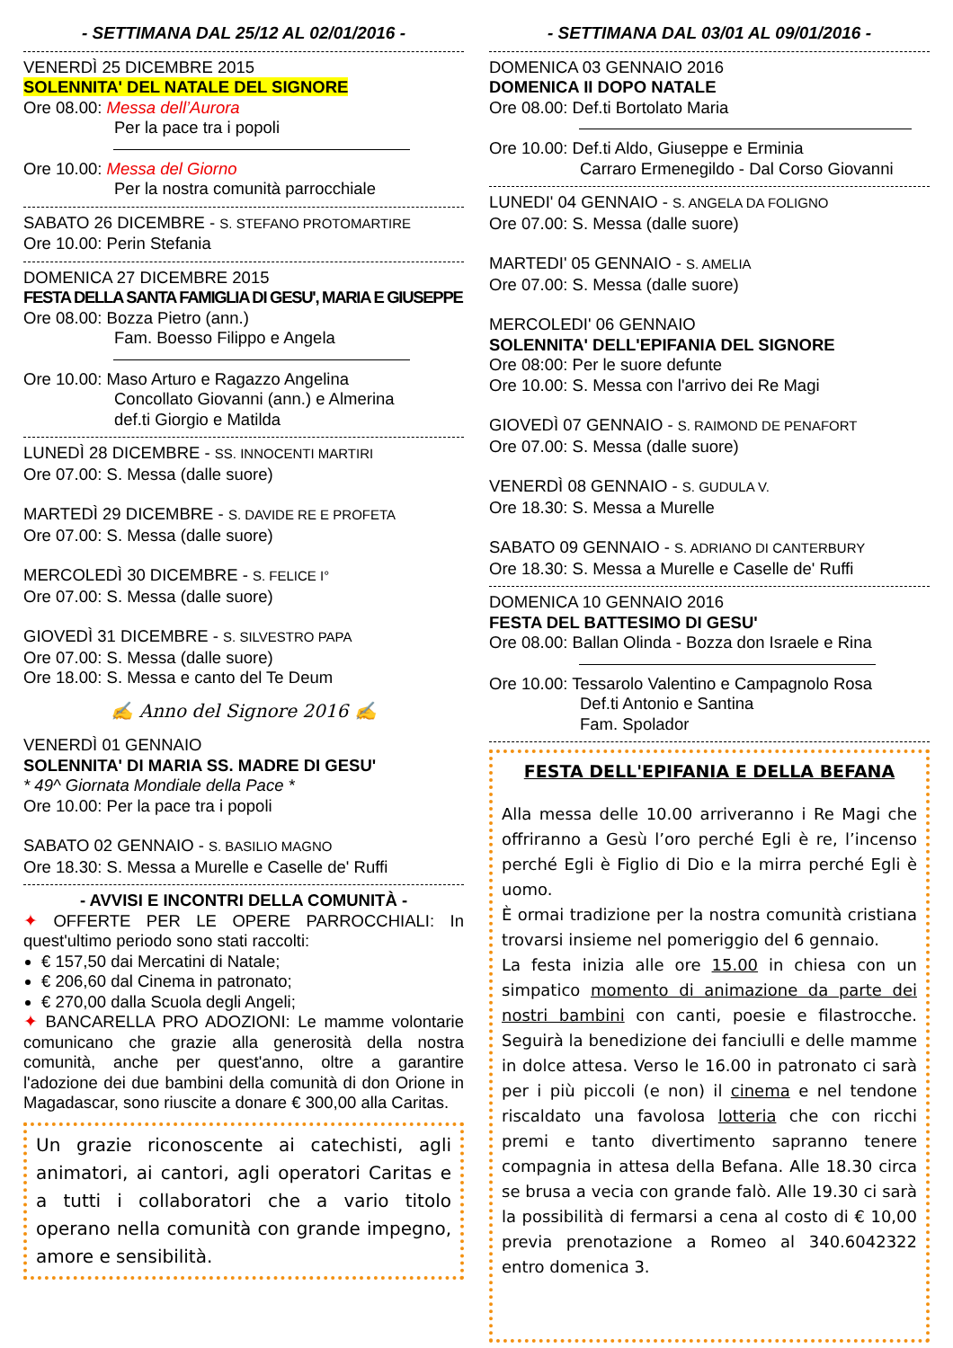- SETTIMANA DAL 25/12 AL 02/01/2016 -
VENERDÌ 25 DICEMBRE 2015
SOLENNITA' DEL NATALE DEL SIGNORE
Ore 08.00: Messa dell’Aurora
Per la pace tra i popoli
Ore 10.00: Messa del Giorno
Per la nostra comunità parrocchiale
SABATO 26 DICEMBRE - S. STEFANO PROTOMARTIRE
Ore 10.00: Perin Stefania
DOMENICA 27 DICEMBRE 2015
FESTA DELLA SANTA FAMIGLIA DI GESU', MARIA E GIUSEPPE
Ore 08.00: Bozza Pietro (ann.)
Fam. Boesso Filippo e Angela
Ore 10.00: Maso Arturo e Ragazzo Angelina
Concollato Giovanni (ann.) e Almerina
def.ti Giorgio e Matilda
LUNEDÌ 28 DICEMBRE - SS. INNOCENTI MARTIRI
Ore 07.00: S. Messa (dalle suore)
MARTEDÌ 29 DICEMBRE - S. DAVIDE RE E PROFETA
Ore 07.00: S. Messa (dalle suore)
MERCOLEDÌ 30 DICEMBRE - S. FELICE I°
Ore 07.00: S. Messa (dalle suore)
GIOVEDÌ 31 DICEMBRE - S. SILVESTRO PAPA
Ore 07.00: S. Messa (dalle suore)
Ore 18.00: S. Messa e canto del Te Deum
✍ Anno del Signore 2016 ✍
VENERDÌ 01 GENNAIO
SOLENNITA' DI MARIA SS. MADRE DI GESU'
* 49^ Giornata Mondiale della Pace *
Ore 10.00: Per la pace tra i popoli
SABATO 02 GENNAIO - S. BASILIO MAGNO
Ore 18.30: S. Messa a Murelle e Caselle de' Ruffi
- AVVISI E INCONTRI DELLA COMUNITÀ -
✦ OFFERTE PER LE OPERE PARROCCHIALI: In quest'ultimo periodo sono stati raccolti:
€ 157,50 dai Mercatini di Natale;
€ 206,60 dal Cinema in patronato;
€ 270,00 dalla Scuola degli Angeli;
✦ BANCARELLA PRO ADOZIONI: Le mamme volontarie comunicano che grazie alla generosità della nostra comunità, anche per quest'anno, oltre a garantire l'adozione dei due bambini della comunità di don Orione in Magadascar, sono riuscite a donare € 300,00 alla Caritas.
Un grazie riconoscente ai catechisti, agli animatori, ai cantori, agli operatori Caritas e a tutti i collaboratori che a vario titolo operano nella comunità con grande impegno, amore e sensibilità.
- SETTIMANA DAL 03/01 AL 09/01/2016 -
DOMENICA 03 GENNAIO 2016
DOMENICA II DOPO NATALE
Ore 08.00: Def.ti Bortolato Maria
Ore 10.00: Def.ti Aldo, Giuseppe e Erminia
Carraro Ermenegildo - Dal Corso Giovanni
LUNEDI' 04 GENNAIO - S. ANGELA DA FOLIGNO
Ore 07.00: S. Messa (dalle suore)
MARTEDI' 05 GENNAIO - S. AMELIA
Ore 07.00: S. Messa (dalle suore)
MERCOLEDI' 06 GENNAIO
SOLENNITA' DELL'EPIFANIA DEL SIGNORE
Ore 08:00: Per le suore defunte
Ore 10.00: S. Messa con l'arrivo dei Re Magi
GIOVEDÌ 07 GENNAIO - S. RAIMOND DE PENAFORT
Ore 07.00: S. Messa (dalle suore)
VENERDÌ 08 GENNAIO - S. GUDULA V.
Ore 18.30: S. Messa a Murelle
SABATO 09 GENNAIO - S. ADRIANO DI CANTERBURY
Ore 18.30: S. Messa a Murelle e Caselle de' Ruffi
DOMENICA 10 GENNAIO 2016
FESTA DEL BATTESIMO DI GESU'
Ore 08.00: Ballan Olinda - Bozza don Israele e Rina
Ore 10.00: Tessarolo Valentino e Campagnolo Rosa
Def.ti Antonio e Santina
Fam. Spolador
FESTA DELL'EPIFANIA E DELLA BEFANA
Alla messa delle 10.00 arriveranno i Re Magi che offriranno a Gesù l’oro perché Egli è re, l’incenso perché Egli è Figlio di Dio e la mirra perché Egli è uomo.
È ormai tradizione per la nostra comunità cristiana trovarsi insieme nel pomeriggio del 6 gennaio.
La festa inizia alle ore 15.00 in chiesa con un simpatico momento di animazione da parte dei nostri bambini con canti, poesie e filastrocche. Seguirà la benedizione dei fanciulli e delle mamme in dolce attesa. Verso le 16.00 in patronato ci sarà per i più piccoli (e non) il cinema e nel tendone riscaldato una favolosa lotteria che con ricchi premi e tanto divertimento sapranno tenere compagnia in attesa della Befana. Alle 18.30 circa se brusa a vecia con grande falò. Alle 19.30 ci sarà la possibilità di fermarsi a cena al costo di € 10,00 previa prenotazione a Romeo al 340.6042322 entro domenica 3.